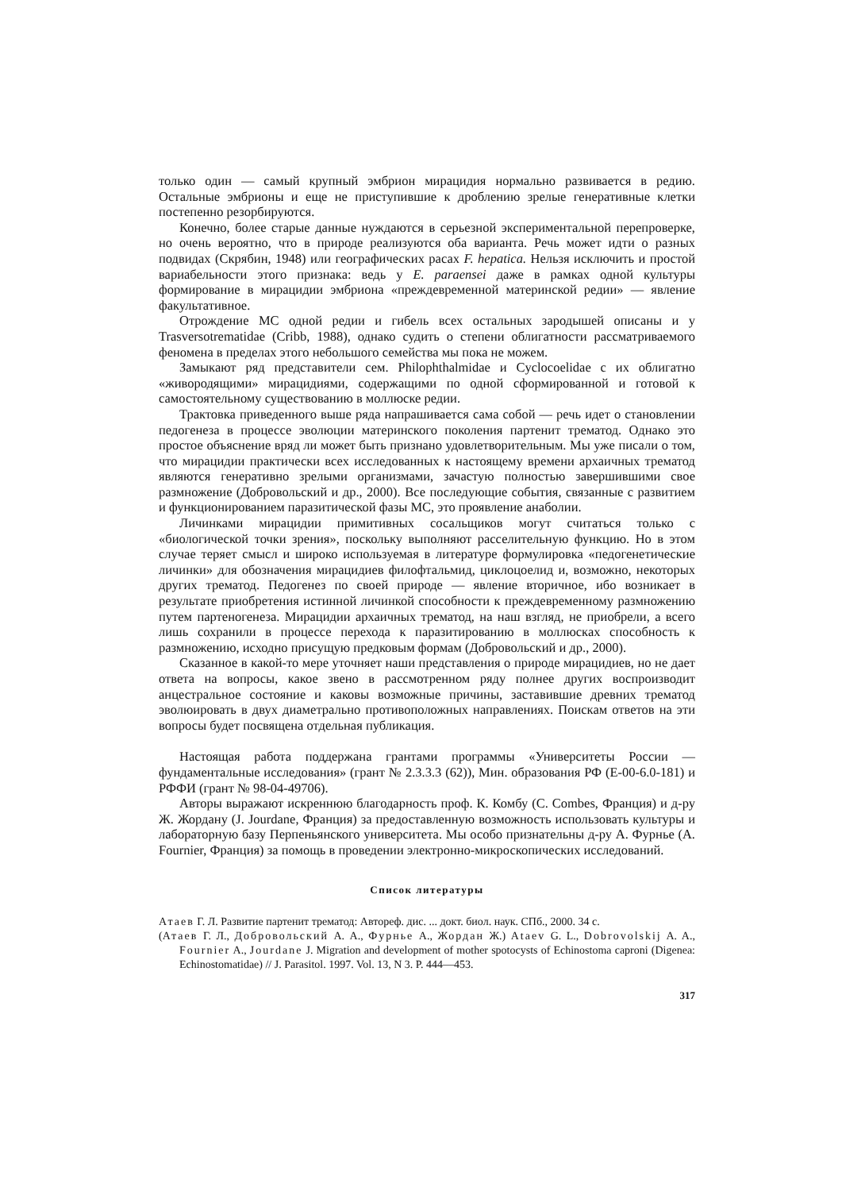только один — самый крупный эмбрион мирацидия нормально развивается в редию. Остальные эмбрионы и еще не приступившие к дроблению зрелые генеративные клетки постепенно резорбируются.
Конечно, более старые данные нуждаются в серьезной экспериментальной перепроверке, но очень вероятно, что в природе реализуются оба варианта. Речь может идти о разных подвидах (Скрябин, 1948) или географических расах F. hepatica. Нельзя исключить и простой вариабельности этого признака: ведь у E. paraensei даже в рамках одной культуры формирование в мирацидии эмбриона «преждевременной материнской редии» — явление факультативное.
Отрождение МС одной редии и гибель всех остальных зародышей описаны и у Trasversotrematidae (Cribb, 1988), однако судить о степени облигатности рассматриваемого феномена в пределах этого небольшого семейства мы пока не можем.
Замыкают ряд представители сем. Philophthalmidae и Cyclocoelidae с их облигатно «живородящими» мирацидиями, содержащими по одной сформированной и готовой к самостоятельному существованию в моллюске редии.
Трактовка приведенного выше ряда напрашивается сама собой — речь идет о становлении педогенеза в процессе эволюции материнского поколения партенит трематод. Однако это простое объяснение вряд ли может быть признано удовлетворительным. Мы уже писали о том, что мирацидии практически всех исследованных к настоящему времени архаичных трематод являются генеративно зрелыми организмами, зачастую полностью завершившими свое размножение (Добровольский и др., 2000). Все последующие события, связанные с развитием и функционированием паразитической фазы МС, это проявление анаболии.
Личинками мирацидии примитивных сосальщиков могут считаться только с «биологической точки зрения», поскольку выполняют расселительную функцию. Но в этом случае теряет смысл и широко используемая в литературе формулировка «педогенетические личинки» для обозначения мирацидиев филофтальмид, циклоцоелид и, возможно, некоторых других трематод. Педогенез по своей природе — явление вторичное, ибо возникает в результате приобретения истинной личинкой способности к преждевременному размножению путем партеногенеза. Мирацидии архаичных трематод, на наш взгляд, не приобрели, а всего лишь сохранили в процессе перехода к паразитированию в моллюсках способность к размножению, исходно присущую предковым формам (Добровольский и др., 2000).
Сказанное в какой-то мере уточняет наши представления о природе мирацидиев, но не дает ответа на вопросы, какое звено в рассмотренном ряду полнее других воспроизводит анцестральное состояние и каковы возможные причины, заставившие древних трематод эволюировать в двух диаметрально противоположных направлениях. Поискам ответов на эти вопросы будет посвящена отдельная публикация.
Настоящая работа поддержана грантами программы «Университеты России — фундаментальные исследования» (грант № 2.3.3.3 (62)), Мин. образования РФ (Е-00-6.0-181) и РФФИ (грант № 98-04-49706).
Авторы выражают искреннюю благодарность проф. К. Комбу (C. Combes, Франция) и д-ру Ж. Жордану (J. Jourdane, Франция) за предоставленную возможность использовать культуры и лабораторную базу Перпеньянского университета. Мы особо признательны д-ру А. Фурнье (A. Fournier, Франция) за помощь в проведении электронно-микроскопических исследований.
Список литературы
Атаев Г. Л. Развитие партенит трематод: Автореф. дис. ... докт. биол. наук. СПб., 2000. 34 с.
(Атаев Г. Л., Добровольский А. А., Фурнье А., Жордан Ж.) Ataev G. L., Dobrovolskij A. A., Fournier A., Jourdane J. Migration and development of mother spotocysts of Echinostoma caproni (Digenea: Echinostomatidae) // J. Parasitol. 1997. Vol. 13, N 3. P. 444—453.
317